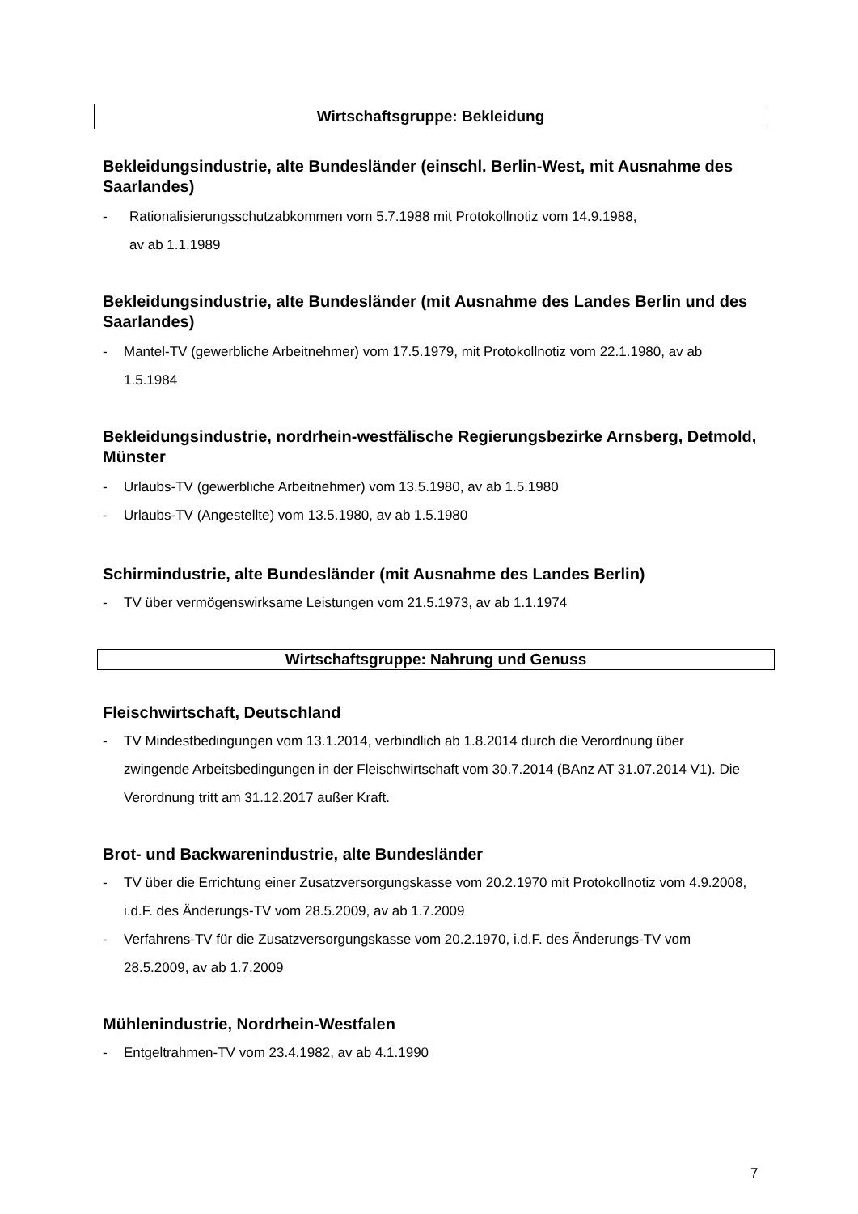Wirtschaftsgruppe: Bekleidung
Bekleidungsindustrie, alte Bundesländer (einschl. Berlin-West, mit Ausnahme des Saarlandes)
- Rationalisierungsschutzabkommen vom 5.7.1988 mit Protokollnotiz vom 14.9.1988,
av ab 1.1.1989
Bekleidungsindustrie, alte Bundesländer (mit Ausnahme des Landes Berlin und des Saarlandes)
- Mantel-TV (gewerbliche Arbeitnehmer) vom 17.5.1979, mit Protokollnotiz vom 22.1.1980, av ab 1.5.1984
Bekleidungsindustrie, nordrhein-westfälische Regierungsbezirke Arnsberg, Detmold, Münster
- Urlaubs-TV (gewerbliche Arbeitnehmer) vom 13.5.1980, av ab 1.5.1980
- Urlaubs-TV (Angestellte) vom 13.5.1980, av ab 1.5.1980
Schirmindustrie, alte Bundesländer (mit Ausnahme des Landes Berlin)
- TV über vermögenswirksame Leistungen vom 21.5.1973, av ab 1.1.1974
Wirtschaftsgruppe: Nahrung und Genuss
Fleischwirtschaft, Deutschland
- TV Mindestbedingungen vom 13.1.2014, verbindlich ab 1.8.2014 durch die Verordnung über zwingende Arbeitsbedingungen in der Fleischwirtschaft vom 30.7.2014 (BAnz AT 31.07.2014 V1). Die Verordnung tritt am 31.12.2017 außer Kraft.
Brot- und Backwarenindustrie, alte Bundesländer
- TV über die Errichtung einer Zusatzversorgungskasse vom 20.2.1970 mit Protokollnotiz vom 4.9.2008, i.d.F. des Änderungs-TV vom 28.5.2009, av ab 1.7.2009
- Verfahrens-TV für die Zusatzversorgungskasse vom 20.2.1970, i.d.F. des Änderungs-TV vom 28.5.2009, av ab 1.7.2009
Mühlenindustrie, Nordrhein-Westfalen
- Entgeltrahmen-TV vom 23.4.1982, av ab 4.1.1990
7